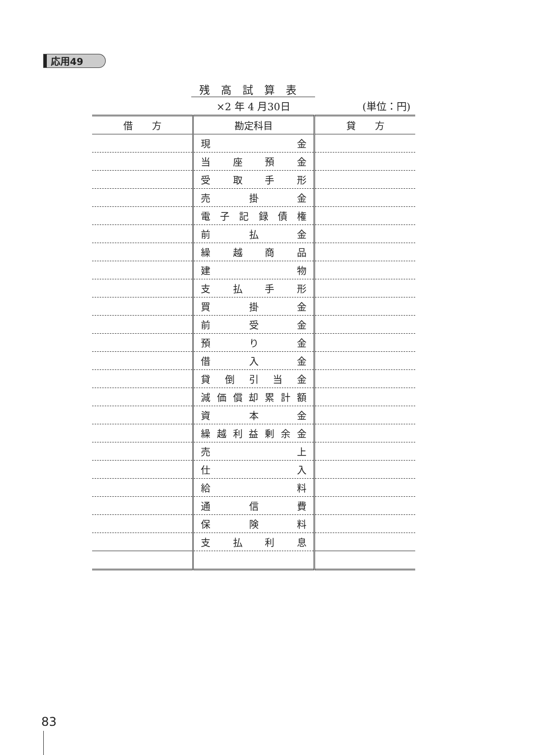応用49
残高試算表
×2 年 4 月30日 (単位：円)
| 借 方 | 勘定科目 | 貸 方 |
| --- | --- | --- |
| | 現 金 | |
| | 当 座 預 金 | |
| | 受 取 手 形 | |
| | 売 掛 金 | |
| | 電 子 記 録 債 権 | |
| | 前 払 金 | |
| | 繰 越 商 品 | |
| | 建 物 | |
| | 支 払 手 形 | |
| | 買 掛 金 | |
| | 前 受 金 | |
| | 預 り 金 | |
| | 借 入 金 | |
| | 貸 倒 引 当 金 | |
| | 減 価 償 却 累 計 額 | |
| | 資 本 金 | |
| | 繰 越 利 益 剰 余 金 | |
| | 売 上 | |
| | 仕 入 | |
| | 給 料 | |
| | 通 信 費 | |
| | 保 険 料 | |
| | 支 払 利 息 | |
83